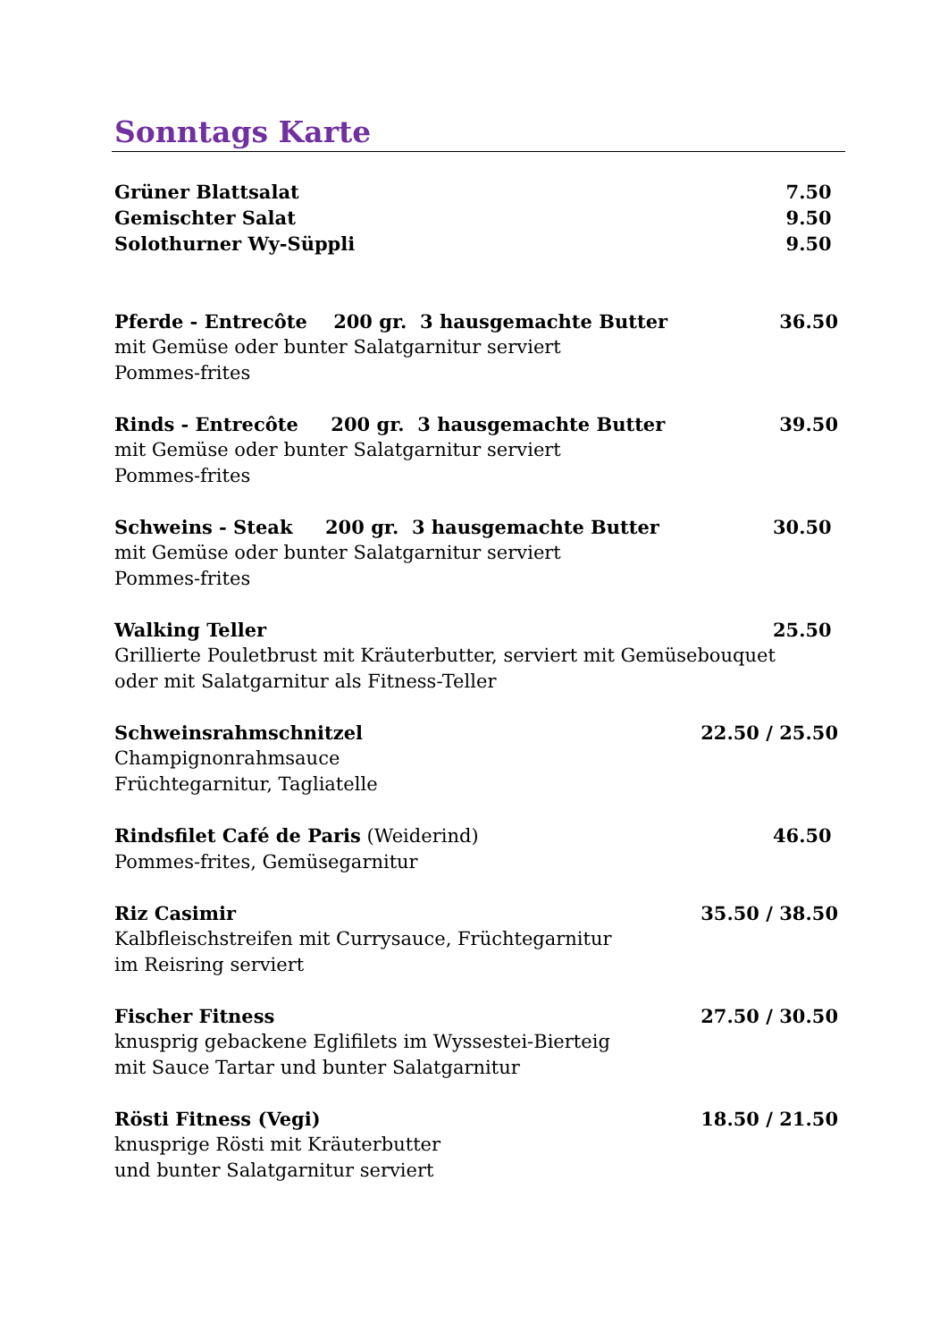Sonntags Karte
Grüner Blattsalat 7.50
Gemischter Salat 9.50
Solothurner Wy-Süppli 9.50
Pferde - Entrecôte 200 gr. 3 hausgemachte Butter 36.50
mit Gemüse oder bunter Salatgarnitur serviert
Pommes-frites
Rinds - Entrecôte 200 gr. 3 hausgemachte Butter 39.50
mit Gemüse oder bunter Salatgarnitur serviert
Pommes-frites
Schweins - Steak 200 gr. 3 hausgemachte Butter 30.50
mit Gemüse oder bunter Salatgarnitur serviert
Pommes-frites
Walking Teller 25.50
Grillierte Pouletbrust mit Kräuterbutter, serviert mit Gemüsebouquet
oder mit Salatgarnitur als Fitness-Teller
Schweinsrahmschnitzel 22.50 / 25.50
Champignonrahmsauce
Früchtegarnitur, Tagliatelle
Rindsfilet Café de Paris (Weiderind) 46.50
Pommes-frites, Gemüsegarnitur
Riz Casimir 35.50 / 38.50
Kalbfleischstreifen mit Currysauce, Früchtegarnitur
im Reisring serviert
Fischer Fitness 27.50 / 30.50
knusprig gebackene Eglifilets im Wyssestei-Bierteig
mit Sauce Tartar und bunter Salatgarnitur
Rösti Fitness (Vegi) 18.50 / 21.50
knusprige Rösti mit Kräuterbutter
und bunter Salatgarnitur serviert